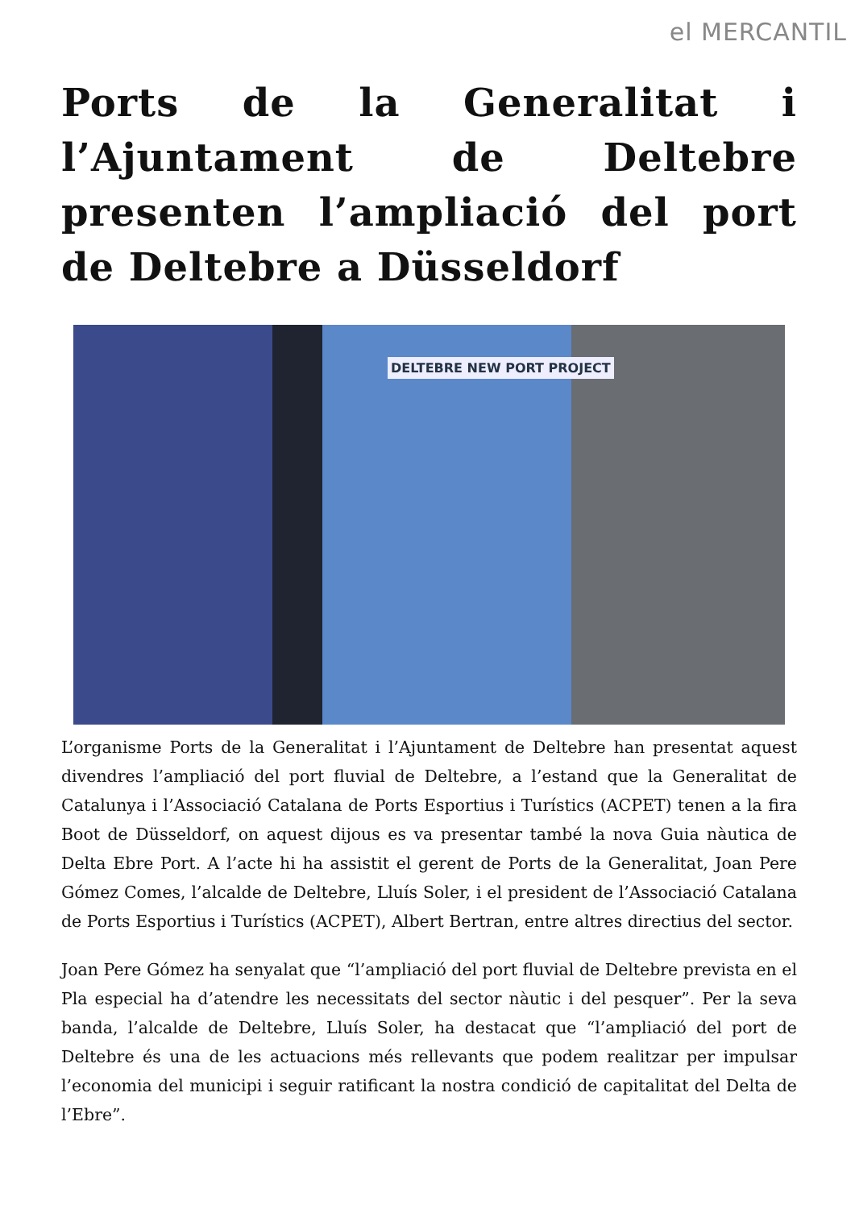el MERCANTIL
Ports de la Generalitat i l’Ajuntament de Deltebre presenten l’ampliació del port de Deltebre a Düsseldorf
DELTEBRE NEW PORT PROJECT
L’organisme Ports de la Generalitat i l’Ajuntament de Deltebre han presentat aquest divendres l’ampliació del port fluvial de Deltebre, a l’estand que la Generalitat de Catalunya i l’Associació Catalana de Ports Esportius i Turístics (ACPET) tenen a la fira Boot de Düsseldorf, on aquest dijous es va presentar també la nova Guia nàutica de Delta Ebre Port. A l’acte hi ha assistit el gerent de Ports de la Generalitat, Joan Pere Gómez Comes, l’alcalde de Deltebre, Lluís Soler, i el president de l’Associació Catalana de Ports Esportius i Turístics (ACPET), Albert Bertran, entre altres directius del sector.
Joan Pere Gómez ha senyalat que “l’ampliació del port fluvial de Deltebre prevista en el Pla especial ha d’atendre les necessitats del sector nàutic i del pesquer”. Per la seva banda, l’alcalde de Deltebre, Lluís Soler, ha destacat que “l’ampliació del port de Deltebre és una de les actuacions més rellevants que podem realitzar per impulsar l’economia del municipi i seguir ratificant la nostra condició de capitalitat del Delta de l’Ebre”.